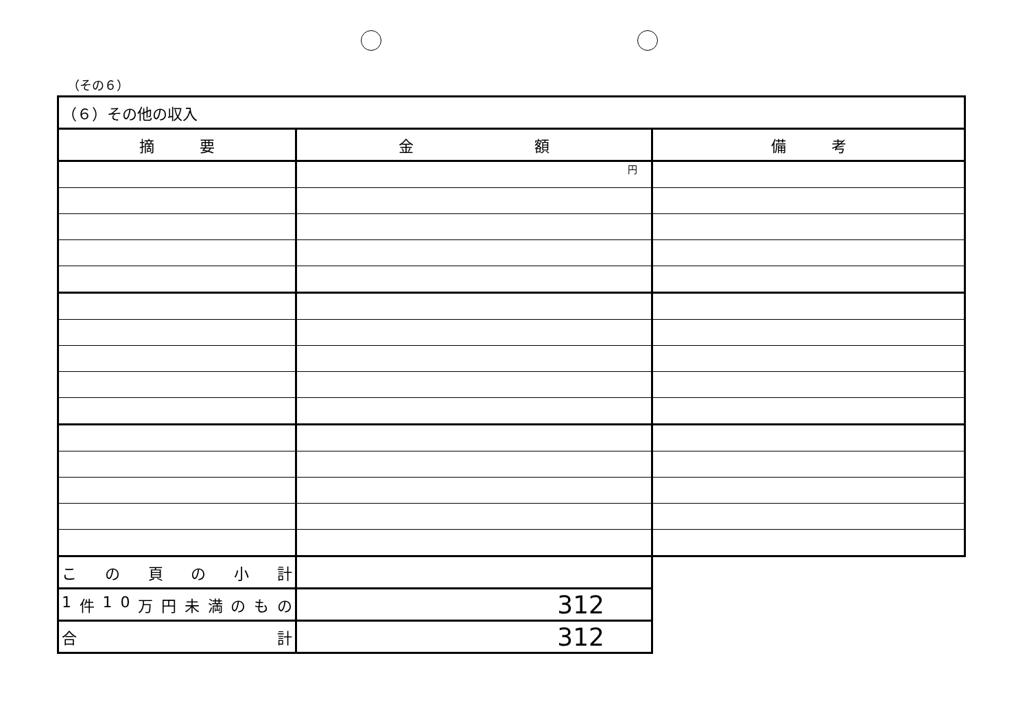（その６）
| （６）その他の収入 | | |
| --- | --- | --- |
| 摘 要 | 金 額 | 備 考 |
| | 円 | |
| こ の 頁 の 小 計 | | |
| 1 件 1 0 万 円 未 満 の も の | 312 | |
| 合 計 | 312 | |